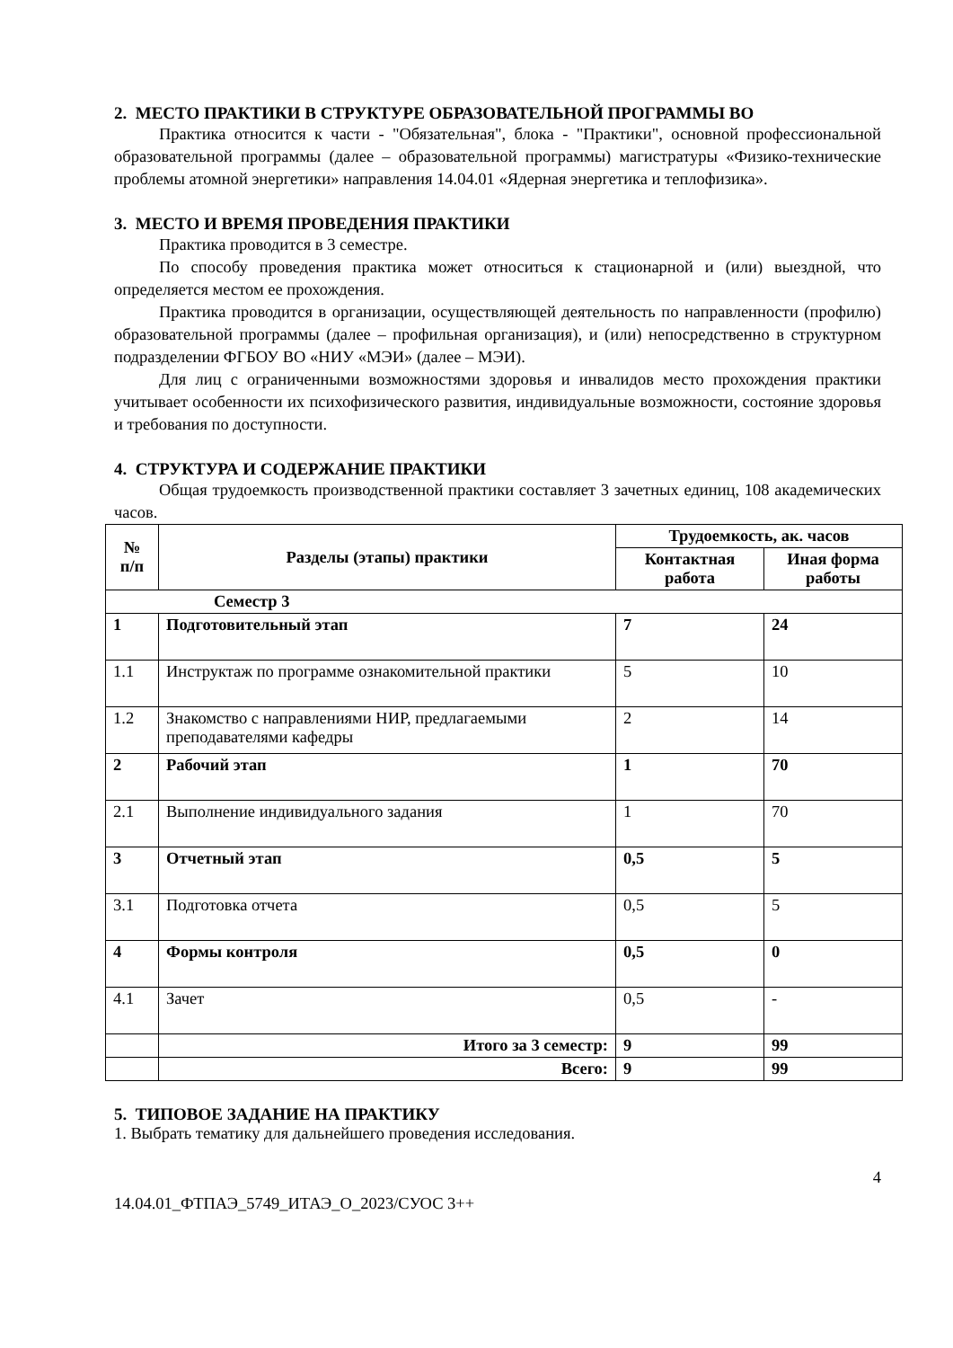2. МЕСТО ПРАКТИКИ В СТРУКТУРЕ ОБРАЗОВАТЕЛЬНОЙ ПРОГРАММЫ ВО
Практика относится к части - "Обязательная", блока - "Практики", основной профессиональной образовательной программы (далее – образовательной программы) магистратуры «Физико-технические проблемы атомной энергетики» направления 14.04.01 «Ядерная энергетика и теплофизика».
3. МЕСТО И ВРЕМЯ ПРОВЕДЕНИЯ ПРАКТИКИ
Практика проводится в 3 семестре.
По способу проведения практика может относиться к стационарной и (или) выездной, что определяется местом ее прохождения.
Практика проводится в организации, осуществляющей деятельность по направленности (профилю) образовательной программы (далее – профильная организация), и (или) непосредственно в структурном подразделении ФГБОУ ВО «НИУ «МЭИ» (далее – МЭИ).
Для лиц с ограниченными возможностями здоровья и инвалидов место прохождения практики учитывает особенности их психофизического развития, индивидуальные возможности, состояние здоровья и требования по доступности.
4. СТРУКТУРА И СОДЕРЖАНИЕ ПРАКТИКИ
Общая трудоемкость производственной практики составляет 3 зачетных единиц, 108 академических часов.
| № п/п | Разделы (этапы) практики | Трудоемкость, ак. часов | |
| --- | --- | --- | --- |
| | | Контактная работа | Иная форма работы |
| Семестр 3 | | | |
| 1 | Подготовительный этап | 7 | 24 |
| 1.1 | Инструктаж по программе ознакомительной практики | 5 | 10 |
| 1.2 | Знакомство с направлениями НИР, предлагаемыми преподавателями кафедры | 2 | 14 |
| 2 | Рабочий этап | 1 | 70 |
| 2.1 | Выполнение индивидуального задания | 1 | 70 |
| 3 | Отчетный этап | 0,5 | 5 |
| 3.1 | Подготовка отчета | 0,5 | 5 |
| 4 | Формы контроля | 0,5 | 0 |
| 4.1 | Зачет | 0,5 | - |
| | Итого за 3 семестр: | 9 | 99 |
| | Всего: | 9 | 99 |
5. ТИПОВОЕ ЗАДАНИЕ НА ПРАКТИКУ
1. Выбрать тематику для дальнейшего проведения исследования.
4
14.04.01_ФТПАЭ_5749_ИТАЭ_О_2023/СУОС 3++